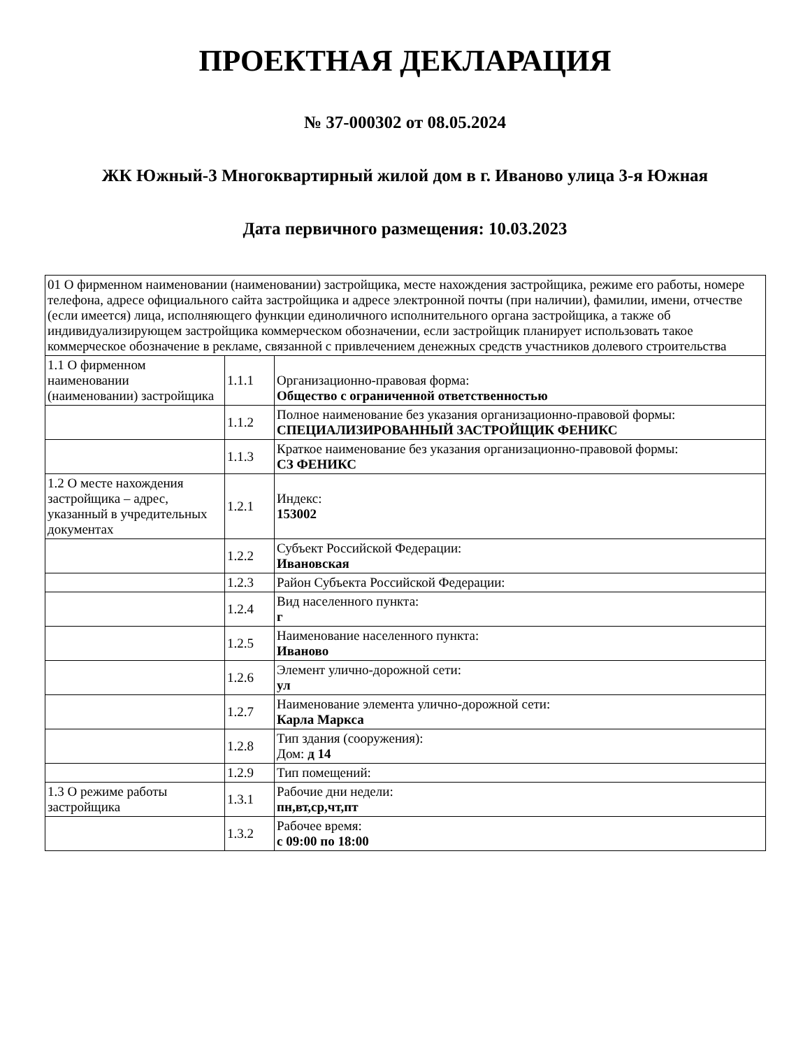ПРОЕКТНАЯ ДЕКЛАРАЦИЯ
№ 37-000302 от 08.05.2024
ЖК Южный-3 Многоквартирный жилой дом в г. Иваново улица 3-я Южная
Дата первичного размещения: 10.03.2023
| 01 О фирменном наименовании (наименовании) застройщика, месте нахождения застройщика, режиме его работы, номере телефона, адресе официального сайта застройщика и адресе электронной почты (при наличии), фамилии, имени, отчестве (если имеется) лица, исполняющего функции единоличного исполнительного органа застройщика, а также об индивидуализирующем застройщика коммерческом обозначении, если застройщик планирует использовать такое коммерческое обозначение в рекламе, связанной с привлечением денежных средств участников долевого строительства | | |
| 1.1 О фирменном наименовании (наименовании) застройщика | 1.1.1 | Организационно-правовая форма: Общество с ограниченной ответственностью |
| | 1.1.2 | Полное наименование без указания организационно-правовой формы: СПЕЦИАЛИЗИРОВАННЫЙ ЗАСТРОЙЩИК ФЕНИКС |
| | 1.1.3 | Краткое наименование без указания организационно-правовой формы: СЗ ФЕНИКС |
| 1.2 О месте нахождения застройщика – адрес, указанный в учредительных документах | 1.2.1 | Индекс: 153002 |
| | 1.2.2 | Субъект Российской Федерации: Ивановская |
| | 1.2.3 | Район Субъекта Российской Федерации: |
| | 1.2.4 | Вид населенного пункта: г |
| | 1.2.5 | Наименование населенного пункта: Иваново |
| | 1.2.6 | Элемент улично-дорожной сети: ул |
| | 1.2.7 | Наименование элемента улично-дорожной сети: Карла Маркса |
| | 1.2.8 | Тип здания (сооружения): Дом: д 14 |
| | 1.2.9 | Тип помещений: |
| 1.3 О режиме работы застройщика | 1.3.1 | Рабочие дни недели: пн,вт,ср,чт,пт |
| | 1.3.2 | Рабочее время: с 09:00 по 18:00 |